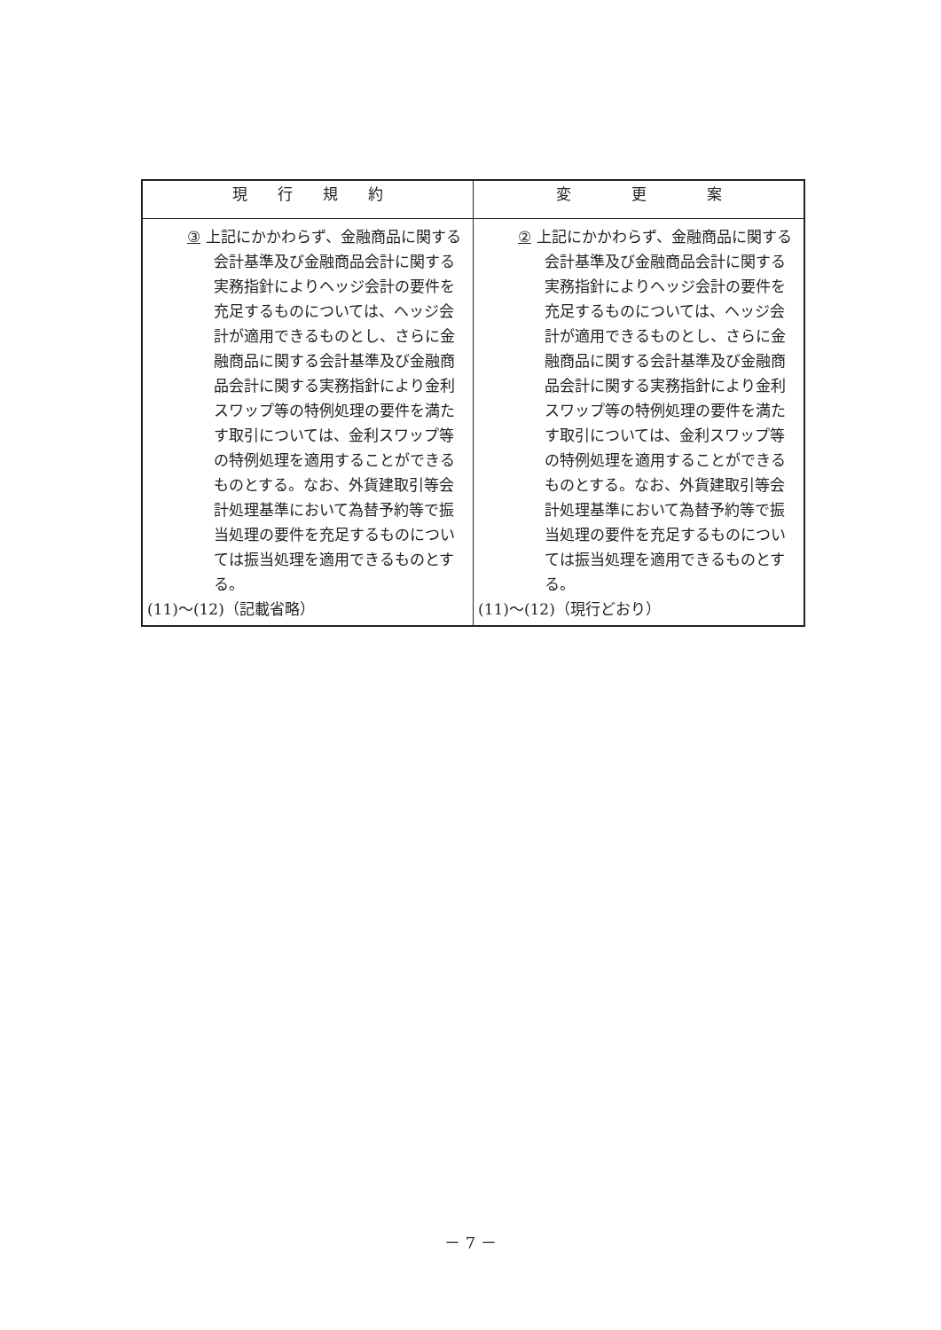| 現 行 規 約 | 変 更 案 |
| --- | --- |
| ③ 上記にかかわらず、金融商品に関する会計基準及び金融商品会計に関する実務指針によりヘッジ会計の要件を充足するものについては、ヘッジ会計が適用できるものとし、さらに金融商品に関する会計基準及び金融商品会計に関する実務指針により金利スワップ等の特例処理の要件を満たす取引については、金利スワップ等の特例処理を適用することができるものとする。なお、外貨建取引等会計処理基準において為替予約等で振当処理の要件を充足するものについては振当処理を適用できるものとする。 (11)～(12)（記載省略） | ② 上記にかかわらず、金融商品に関する会計基準及び金融商品会計に関する実務指針によりヘッジ会計の要件を充足するものについては、ヘッジ会計が適用できるものとし、さらに金融商品に関する会計基準及び金融商品会計に関する実務指針により金利スワップ等の特例処理の要件を満たす取引については、金利スワップ等の特例処理を適用することができるものとする。なお、外貨建取引等会計処理基準において為替予約等で振当処理の要件を充足するものについては振当処理を適用できるものとする。 (11)～(12)（現行どおり） |
－ 7 －